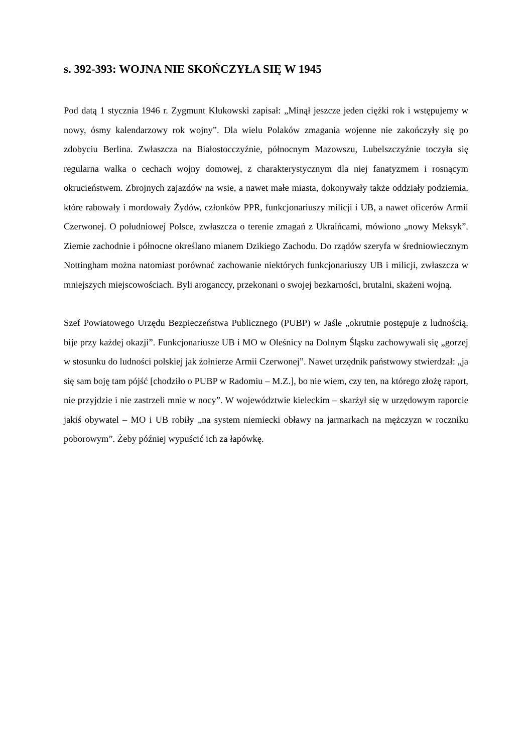s. 392-393: WOJNA NIE SKOŃCZYŁA SIĘ W 1945
Pod datą 1 stycznia 1946 r. Zygmunt Klukowski zapisał: „Minął jeszcze jeden ciężki rok i wstępujemy w nowy, ósmy kalendarzowy rok wojny”. Dla wielu Polaków zmagania wojenne nie zakończyły się po zdobyciu Berlina. Zwłaszcza na Białostocczyźnie, północnym Mazowszu, Lubelszczyźnie toczyła się regularna walka o cechach wojny domowej, z charakterystycznym dla niej fanatyzmem i rosnącym okrucieństwem. Zbrojnych zajazdów na wsie, a nawet małe miasta, dokonywały także oddziały podziemia, które rabowały i mordowały Żydów, członków PPR, funkcjonariuszy milicji i UB, a nawet oficerów Armii Czerwonej. O południowej Polsce, zwłaszcza o terenie zmagań z Ukraińcami, mówiono „nowy Meksyk”. Ziemie zachodnie i północne określano mianem Dzikiego Zachodu. Do rządów szeryfa w średniowiecznym Nottingham można natomiast porównać zachowanie niektórych funkcjonariuszy UB i milicji, zwłaszcza w mniejszych miejscowościach. Byli aroganccy, przekonani o swojej bezkarności, brutalni, skażeni wojną.
Szef Powiatowego Urzędu Bezpieczeństwa Publicznego (PUBP) w Jaśle „okrutnie postępuje z ludnością, bije przy każdej okazji”. Funkcjonariusze UB i MO w Oleśnicy na Dolnym Śląsku zachowywali się „gorzej w stosunku do ludności polskiej jak żołnierze Armii Czerwonej”. Nawet urzędnik państwowy stwierdzał: „ja się sam boję tam pójść [chodziło o PUBP w Radomiu – M.Z.], bo nie wiem, czy ten, na którego złożę raport, nie przyjdzie i nie zastrzeli mnie w nocy”. W województwie kieleckim – skarżył się w urzędowym raporcie jakiś obywatel – MO i UB robiły „na system niemiecki obławy na jarmarkach na mężczyzn w roczniku poborowym”. Żeby później wypuścić ich za łapówkę.